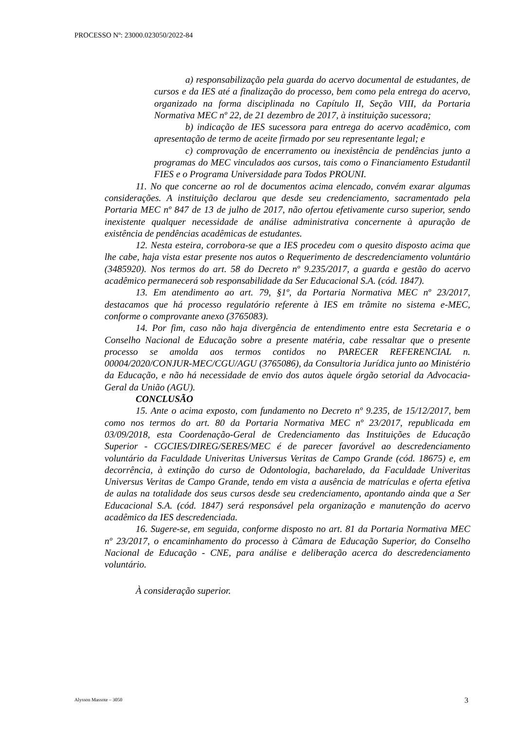PROCESSO Nº: 23000.023050/2022-84
a) responsabilização pela guarda do acervo documental de estudantes, de cursos e da IES até a finalização do processo, bem como pela entrega do acervo, organizado na forma disciplinada no Capítulo II, Seção VIII, da Portaria Normativa MEC nº 22, de 21 dezembro de 2017, à instituição sucessora;
b) indicação de IES sucessora para entrega do acervo acadêmico, com apresentação de termo de aceite firmado por seu representante legal; e
c) comprovação de encerramento ou inexistência de pendências junto a programas do MEC vinculados aos cursos, tais como o Financiamento Estudantil FIES e o Programa Universidade para Todos PROUNI.
11. No que concerne ao rol de documentos acima elencado, convém exarar algumas considerações. A instituição declarou que desde seu credenciamento, sacramentado pela Portaria MEC nº 847 de 13 de julho de 2017, não ofertou efetivamente curso superior, sendo inexistente qualquer necessidade de análise administrativa concernente à apuração de existência de pendências acadêmicas de estudantes.
12. Nesta esteira, corrobora-se que a IES procedeu com o quesito disposto acima que lhe cabe, haja vista estar presente nos autos o Requerimento de descredenciamento voluntário (3485920). Nos termos do art. 58 do Decreto nº 9.235/2017, a guarda e gestão do acervo acadêmico permanecerá sob responsabilidade da Ser Educacional S.A. (cód. 1847).
13. Em atendimento ao art. 79, §1º, da Portaria Normativa MEC nº 23/2017, destacamos que há processo regulatório referente à IES em trâmite no sistema e-MEC, conforme o comprovante anexo (3765083).
14. Por fim, caso não haja divergência de entendimento entre esta Secretaria e o Conselho Nacional de Educação sobre a presente matéria, cabe ressaltar que o presente processo se amolda aos termos contidos no PARECER REFERENCIAL n. 00004/2020/CONJUR-MEC/CGU/AGU (3765086), da Consultoria Jurídica junto ao Ministério da Educação, e não há necessidade de envio dos autos àquele órgão setorial da Advocacia-Geral da União (AGU).
CONCLUSÃO
15. Ante o acima exposto, com fundamento no Decreto nº 9.235, de 15/12/2017, bem como nos termos do art. 80 da Portaria Normativa MEC nº 23/2017, republicada em 03/09/2018, esta Coordenação-Geral de Credenciamento das Instituições de Educação Superior - CGCIES/DIREG/SERES/MEC é de parecer favorável ao descredenciamento voluntário da Faculdade Univeritas Universus Veritas de Campo Grande (cód. 18675) e, em decorrência, à extinção do curso de Odontologia, bacharelado, da Faculdade Univeritas Universus Veritas de Campo Grande, tendo em vista a ausência de matrículas e oferta efetiva de aulas na totalidade dos seus cursos desde seu credenciamento, apontando ainda que a Ser Educacional S.A. (cód. 1847) será responsável pela organização e manutenção do acervo acadêmico da IES descredenciada.
16. Sugere-se, em seguida, conforme disposto no art. 81 da Portaria Normativa MEC nº 23/2017, o encaminhamento do processo à Câmara de Educação Superior, do Conselho Nacional de Educação - CNE, para análise e deliberação acerca do descredenciamento voluntário.
À consideração superior.
Alysson Massote – 3050 3